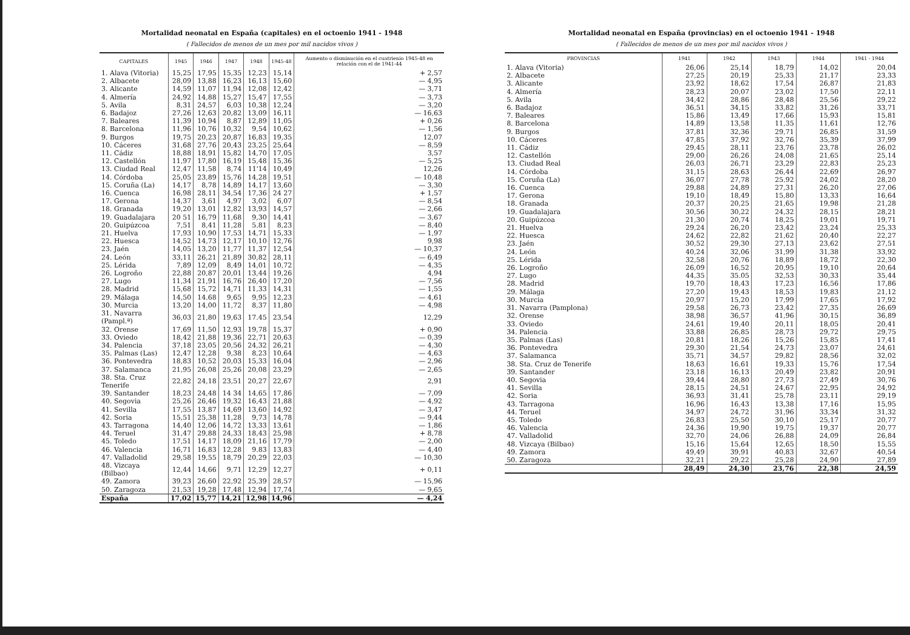Mortalidad neonatal en España (capitales) en el octoenio 1941 - 1948
( Fallecidos de menos de un mes por mil nacidos vivos )
| CAPITALES | 1945 | 1946 | 1947 | 1948 | 1945-48 | Aumento o disminución en el cuatrienio 1945-48 en relación con el de 1941-44 |
| --- | --- | --- | --- | --- | --- | --- |
| 1. Alava (Vitoria) | 15,25 | 17,95 | 15,35 | 12,23 | 15,14 | + 2,57 |
| 2. Albacete | 28,09 | 13,88 | 16,23 | 16,13 | 15,60 | — 4,95 |
| 3. Alicante | 14,59 | 11,07 | 11,94 | 12,08 | 12,42 | — 3,71 |
| 4. Almería | 24,92 | 14,88 | 15,27 | 15,47 | 17,55 | — 3,73 |
| 5. Avila | 8,31 | 24,57 | 6,03 | 10,38 | 12,24 | — 3,20 |
| 6. Badajoz | 27,26 | 12,63 | 20,82 | 13,09 | 16,11 | — 16,63 |
| 7. Baleares | 11,39 | 10,94 | 8,87 | 12,89 | 11,05 | + 0,26 |
| 8. Barcelona | 11,96 | 10,76 | 10,32 | 9,54 | 10,62 | — 1,56 |
| 9. Burgos | 19,75 | 20,23 | 20,87 | 16,83 | 19,35 | 12,07 |
| 10. Cáceres | 31,68 | 27,76 | 20,43 | 23,25 | 25,64 | — 8,59 |
| 11. Cádiz | 18,88 | 18,91 | 15,82 | 14,70 | 17,05 | 3,57 |
| 12. Castellón | 11,97 | 17,80 | 16,19 | 15,48 | 15,36 | — 5,25 |
| 13. Ciudad Real | 12,47 | 11,58 | 8,74 | 11'14 | 10,49 | 12,26 |
| 14. Córdoba | 25,05 | 23,89 | 15,76 | 14,28 | 19,51 | — 10,48 |
| 15. Coruña (La) | 14,17 | 8,78 | 14,89 | 14,17 | 13,60 | — 3,30 |
| 16. Cuenca | 16,98 | 28,11 | 34,54 | 17,36 | 24 27 | + 1,57 |
| 17. Gerona | 14,37 | 3,61 | 4,97 | 3,02 | 6,07 | — 8,54 |
| 18. Granada | 19,20 | 13,01 | 12,82 | 13,93 | 14,57 | — 2,66 |
| 19. Guadalajara | 20 51 | 16,79 | 11,68 | 9,30 | 14,41 | — 3,67 |
| 20. Guipúzcoa | 7,51 | 8,41 | 11,28 | 5.81 | 8,23 | — 8,40 |
| 21. Huelva | 17,93 | 10,90 | 17,53 | 14,71 | 15,33 | — 1,97 |
| 22. Huesca | 14,52 | 14,73 | 12,17 | 10,10 | 12,76 | 9,98 |
| 23. Jaén | 14,05 | 13,20 | 11,77 | 11,37 | 12,54 | — 10,37 |
| 24. León | 33,11 | 26,21 | 21,89 | 30,82 | 28,11 | — 6,49 |
| 25. Lérida | 7,89 | 12,09 | 8,49 | 14,01 | 10,72 | — 4,35 |
| 26. Logroño | 22,88 | 20,87 | 20,01 | 13,44 | 19,26 | 4,94 |
| 27. Lugo | 11,34 | 21,91 | 16,76 | 26,40 | 17,20 | — 7,56 |
| 28. Madrid | 15,68 | 15,72 | 14,71 | 11,33 | 14,31 | — 1,55 |
| 29. Málaga | 14,50 | 14.68 | 9,65 | 9,95 | 12,23 | — 4,61 |
| 30. Murcia | 13,20 | 14,00 | 11,72 | 8,37 | 11,80 | — 4,98 |
| 31. Navarra (Pampl.ª) | 36,03 | 21,80 | 19,63 | 17.45 | 23,54 | 12,29 |
| 32. Orense | 17,69 | 11,50 | 12,93 | 19,78 | 15,37 | + 0,90 |
| 33. Oviedo | 18,42 | 21,88 | 19,36 | 22,71 | 20,63 | — 0,39 |
| 34. Palencia | 37,18 | 23,05 | 20,56 | 24,32 | 26,21 | — 4,30 |
| 35. Palmas (Las) | 12,47 | 12,28 | 9,38 | 8,23 | 10,64 | — 4,63 |
| 36. Pontevedra | 18,83 | 10,52 | 20,03 | 15,33 | 16,04 | — 2,96 |
| 37. Salamanca | 21,95 | 26,08 | 25,26 | 20,08 | 23,29 | — 2,65 |
| 38. Sta. Cruz Tenerife | 22,82 | 24,18 | 23,51 | 20,27 | 22,67 | 2,91 |
| 39. Santander | 18,23 | 24,48 | 14 34 | 14,65 | 17,86 | — 7,09 |
| 40. Segovia | 25,26 | 26,46 | 19,32 | 16,43 | 21,88 | — 4,92 |
| 41. Sevilla | 17,55 | 13,87 | 14,69 | 13,60 | 14,92 | — 3,47 |
| 42. Soria | 15,51 | 25,38 | 11,28 | 9,73 | 14,78 | — 9,44 |
| 43. Tarragona | 14,40 | 12,06 | 14,72 | 13,33 | 13,61 | — 1,86 |
| 44. Teruel | 31,47 | 29,88 | 24,33 | 18,43 | 25,98 | + 8,78 |
| 45. Toledo | 17,51 | 14,17 | 18,09 | 21,16 | 17,79 | — 2,00 |
| 46. Valencia | 16,71 | 16,83 | 12,28 | 9.83 | 13,83 | — 4,40 |
| 47. Valladolid | 29,58 | 19,55 | 18,79 | 20,29 | 22,03 | — 10,30 |
| 48. Vizcaya (Bilbao) | 12,44 | 14,66 | 9,71 | 12,29 | 12,27 | + 0,11 |
| 49. Zamora | 39,23 | 26,60 | 22,92 | 25,39 | 28,57 | — 15,96 |
| 50. Zaragoza | 21,53 | 19,28 | 17,48 | 12,94 | 17,74 | — 9,65 |
| España | 17,02 | 15,77 | 14,21 | 12,98 | 14,96 | — 4,24 |
Mortalidad neonatal en España (provincias) en el octoenio 1941 - 1948
( Fallecidos de menos de un mes por mil nacidos vivos )
| PROVINCIAS | 1941 | 1942 | 1943 | 1944 | 1941 - 1944 |
| --- | --- | --- | --- | --- | --- |
| 1. Alava (Vitoria) | 26,06 | 25,14 | 18,79 | 14,02 | 20,04 |
| 2. Albacete | 27,25 | 20,19 | 25,33 | 21,17 | 23,33 |
| 3. Alicante | 23,92 | 18,62 | 17,54 | 26,87 | 21,83 |
| 4. Almería | 28,23 | 20,07 | 23,02 | 17,50 | 22,11 |
| 5. Avila | 34,42 | 28,86 | 28,48 | 25,56 | 29,22 |
| 6. Badajoz | 36,51 | 34,15 | 33,82 | 31,26 | 33,71 |
| 7. Baleares | 15,86 | 13,49 | 17,66 | 15,93 | 15,81 |
| 8. Barcelona | 14,89 | 13,58 | 11,35 | 11,61 | 12,76 |
| 9. Burgos | 37,81 | 32,36 | 29,71 | 26,85 | 31,59 |
| 10. Cáceres | 47,85 | 37,92 | 32,76 | 35,39 | 37,99 |
| 11. Cádiz | 29,45 | 28,11 | 23,76 | 23,78 | 26,02 |
| 12. Castellón | 29,00 | 26,26 | 24,08 | 21,65 | 25,14 |
| 13. Ciudad Real | 26,03 | 26,71 | 23,29 | 22,83 | 25,23 |
| 14. Córdoba | 31,15 | 28,63 | 26,44 | 22,69 | 26,97 |
| 15. Coruña (La) | 36,07 | 27,78 | 25.92 | 24,02 | 28,20 |
| 16. Cuenca | 29,88 | 24,89 | 27,31 | 26,20 | 27,06 |
| 17. Gerona | 19,10 | 18,49 | 15,80 | 13,33 | 16,64 |
| 18. Granada | 20,37 | 20,25 | 21,65 | 19,98 | 21,28 |
| 19. Guadalajara | 30,56 | 30,22 | 24,32 | 28,15 | 28,21 |
| 20. Guipúzcoa | 21,30 | 20,74 | 18,25 | 19,01 | 19,71 |
| 21. Huelva | 29,24 | 26,20 | 23,42 | 23,24 | 25,33 |
| 22. Huesca | 24,62 | 22,82 | 21,62 | 20,40 | 22,27 |
| 23. Jaén | 30,52 | 29,30 | 27,13 | 23,62 | 27,51 |
| 24. León | 40,24 | 32,06 | 31,99 | 31,38 | 33,92 |
| 25. Lérida | 32,58 | 20,76 | 18,89 | 18,72 | 22,30 |
| 26. Logroño | 26,09 | 16,52 | 20,95 | 19,10 | 20,64 |
| 27. Lugo | 44,35 | 35.05 | 32,53 | 30,33 | 35,44 |
| 28. Madrid | 19,70 | 18,43 | 17,23 | 16,56 | 17,86 |
| 29. Málaga | 27,20 | 19,43 | 18,53 | 19,83 | 21,12 |
| 30. Murcia | 20,97 | 15,20 | 17,99 | 17,65 | 17,92 |
| 31. Navarra (Pamplona) | 29,58 | 26,73 | 23,42 | 27,35 | 26,69 |
| 32. Orense | 38,98 | 36,57 | 41,96 | 30,15 | 36,89 |
| 33. Oviedo | 24,61 | 19,40 | 20,11 | 18,05 | 20,41 |
| 34. Palencia | 33,88 | 26,85 | 28,73 | 29,72 | 29,75 |
| 35. Palmas (Las) | 20,81 | 18,26 | 15,26 | 15,85 | 17,41 |
| 36. Pontevedra | 29,30 | 21,54 | 24,73 | 23,07 | 24,61 |
| 37. Salamanca | 35,71 | 34,57 | 29,82 | 28,56 | 32,02 |
| 38. Sta. Cruz de Tenerife | 18,63 | 16,61 | 19,33 | 15,76 | 17,54 |
| 39. Santander | 23,18 | 16,13 | 20,49 | 23,82 | 20,91 |
| 40. Segovia | 39,44 | 28,80 | 27,73 | 27,49 | 30,76 |
| 41. Sevilla | 28,15 | 24,51 | 24,67 | 22,95 | 24,92 |
| 42. Soria | 36,93 | 31,41 | 25,78 | 23,11 | 29,19 |
| 43. Tarragona | 16,96 | 16,43 | 13,38 | 17,16 | 15,95 |
| 44. Teruel | 34,97 | 24,72 | 31,96 | 33,34 | 31,32 |
| 45. Toledo | 26,83 | 25,50 | 30,10 | 25,17 | 20,77 |
| 46. Valencia | 24,36 | 19,90 | 19,75 | 19,37 | 20,77 |
| 47. Valladolid | 32,70 | 24,06 | 26,88 | 24,09 | 26,84 |
| 48. Vizcaya (Bilbao) | 15,16 | 15,64 | 12,65 | 18,50 | 15,55 |
| 49. Zamora | 49,49 | 39,91 | 40,83 | 32,67 | 40,54 |
| 50. Zaragoza | 32,21 | 29,22 | 25,28 | 24,90 | 27,89 |
| | 28,49 | 24,30 | 23,76 | 22,38 | 24,59 |